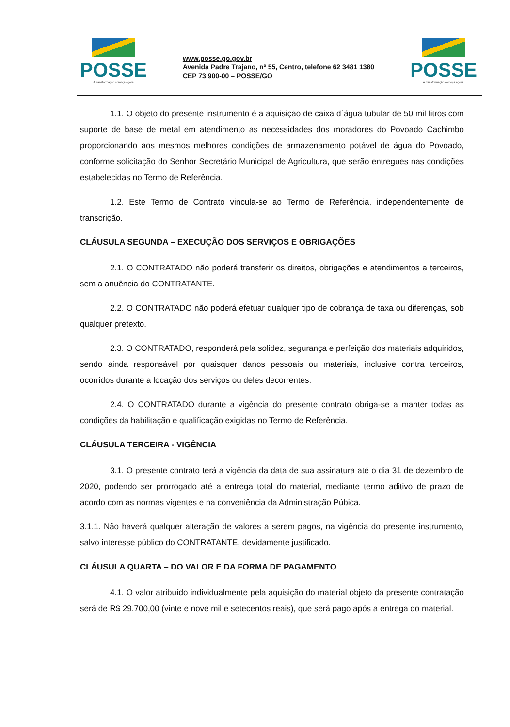POSSE
A transformação começa agora
www.posse.go.gov.br
Avenida Padre Trajano, nº 55, Centro, telefone 62 3481 1380
CEP 73.900-00 – POSSE/GO
POSSE
A transformação começa agora.
1.1. O objeto do presente instrumento é a aquisição de caixa d´água tubular de 50 mil litros com suporte de base de metal em atendimento as necessidades dos moradores do Povoado Cachimbo proporcionando aos mesmos melhores condições de armazenamento potável de água do Povoado, conforme solicitação do Senhor Secretário Municipal de Agricultura, que serão entregues nas condições estabelecidas no Termo de Referência.
1.2. Este Termo de Contrato vincula-se ao Termo de Referência, independentemente de transcrição.
CLÁUSULA SEGUNDA – EXECUÇÃO DOS SERVIÇOS E OBRIGAÇÕES
2.1. O CONTRATADO não poderá transferir os direitos, obrigações e atendimentos a terceiros, sem a anuência do CONTRATANTE.
2.2. O CONTRATADO não poderá efetuar qualquer tipo de cobrança de taxa ou diferenças, sob qualquer pretexto.
2.3. O CONTRATADO, responderá pela solidez, segurança e perfeição dos materiais adquiridos, sendo ainda responsável por quaisquer danos pessoais ou materiais, inclusive contra terceiros, ocorridos durante a locação dos serviços ou deles decorrentes.
2.4. O CONTRATADO durante a vigência do presente contrato obriga-se a manter todas as condições da habilitação e qualificação exigidas no Termo de Referência.
CLÁUSULA TERCEIRA - VIGÊNCIA
3.1. O presente contrato terá a vigência da data de sua assinatura até o dia 31 de dezembro de 2020, podendo ser prorrogado até a entrega total do material, mediante termo aditivo de prazo de acordo com as normas vigentes e na conveniência da Administração Púbica.
3.1.1. Não haverá qualquer alteração de valores a serem pagos, na vigência do presente instrumento, salvo interesse público do CONTRATANTE, devidamente justificado.
CLÁUSULA QUARTA – DO VALOR E DA FORMA DE PAGAMENTO
4.1. O valor atribuído individualmente pela aquisição do material objeto da presente contratação será de R$ 29.700,00 (vinte e nove mil e setecentos reais), que será pago após a entrega do material.